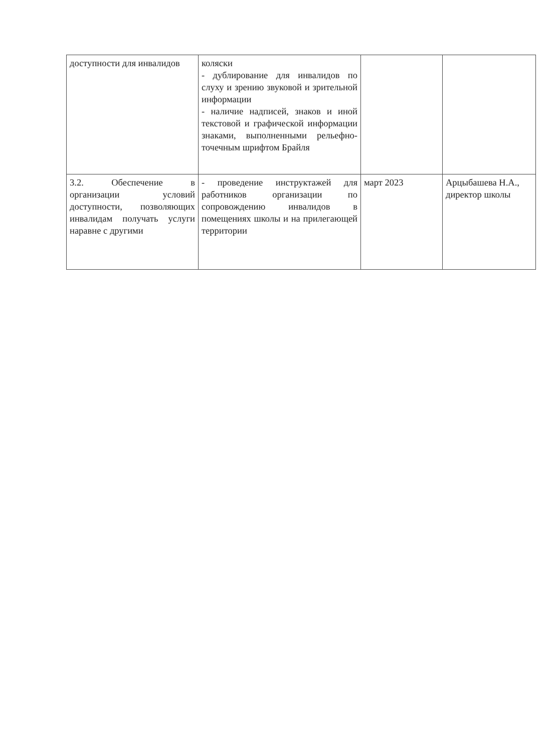| доступности для инвалидов | коляски - дублирование для инвалидов по слуху и зрению звуковой и зрительной информации - наличие надписей, знаков и иной текстовой и графической информации знаками, выполненными рельефно-точечным шрифтом Брайля | | |
| 3.2. Обеспечение в организации условий доступности, позволяющих инвалидам получать услуги наравне с другими | - проведение инструктажей для работников организации по сопровождению инвалидов в помещениях школы и на прилегающей территории | март 2023 | Арцыбашева Н.А., директор школы |